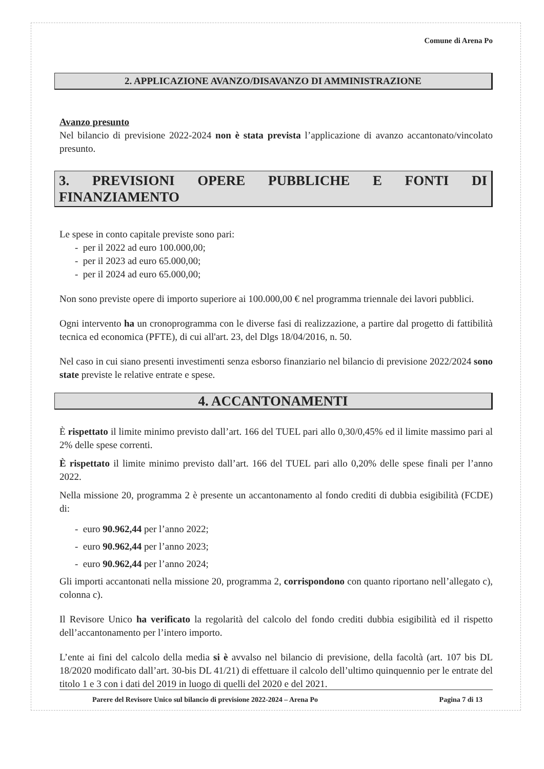Comune di Arena Po
2. APPLICAZIONE AVANZO/DISAVANZO DI AMMINISTRAZIONE
Avanzo presunto
Nel bilancio di previsione 2022-2024 non è stata prevista l’applicazione di avanzo accantonato/vincolato presunto.
3. PREVISIONI OPERE PUBBLICHE E FONTI DI FINANZIAMENTO
Le spese in conto capitale previste sono pari:
- per il 2022 ad euro 100.000,00;
- per il 2023 ad euro 65.000,00;
- per il 2024 ad euro 65.000,00;
Non sono previste opere di importo superiore ai 100.000,00 € nel programma triennale dei lavori pubblici.
Ogni intervento ha un cronoprogramma con le diverse fasi di realizzazione, a partire dal progetto di fattibilità tecnica ed economica (PFTE), di cui all'art. 23, del Dlgs 18/04/2016, n. 50.
Nel caso in cui siano presenti investimenti senza esborso finanziario nel bilancio di previsione 2022/2024 sono state previste le relative entrate e spese.
4. ACCANTONAMENTI
È rispettato il limite minimo previsto dall’art. 166 del TUEL pari allo 0,30/0,45% ed il limite massimo pari al 2% delle spese correnti.
È rispettato il limite minimo previsto dall’art. 166 del TUEL pari allo 0,20% delle spese finali per l’anno 2022.
Nella missione 20, programma 2 è presente un accantonamento al fondo crediti di dubbia esigibilità (FCDE) di:
- euro 90.962,44 per l’anno 2022;
- euro 90.962,44 per l’anno 2023;
- euro 90.962,44 per l’anno 2024;
Gli importi accantonati nella missione 20, programma 2, corrispondono con quanto riportano nell’allegato c), colonna c).
Il Revisore Unico ha verificato la regolarità del calcolo del fondo crediti dubbia esigibilità ed il rispetto dell’accantonamento per l’intero importo.
L’ente ai fini del calcolo della media si è avvalso nel bilancio di previsione, della facoltà (art. 107 bis DL 18/2020 modificato dall’art. 30-bis DL 41/21) di effettuare il calcolo dell’ultimo quinquennio per le entrate del titolo 1 e 3 con i dati del 2019 in luogo di quelli del 2020 e del 2021.
Parere del Revisore Unico sul bilancio di previsione 2022-2024 – Arena Po Pagina 7 di 13